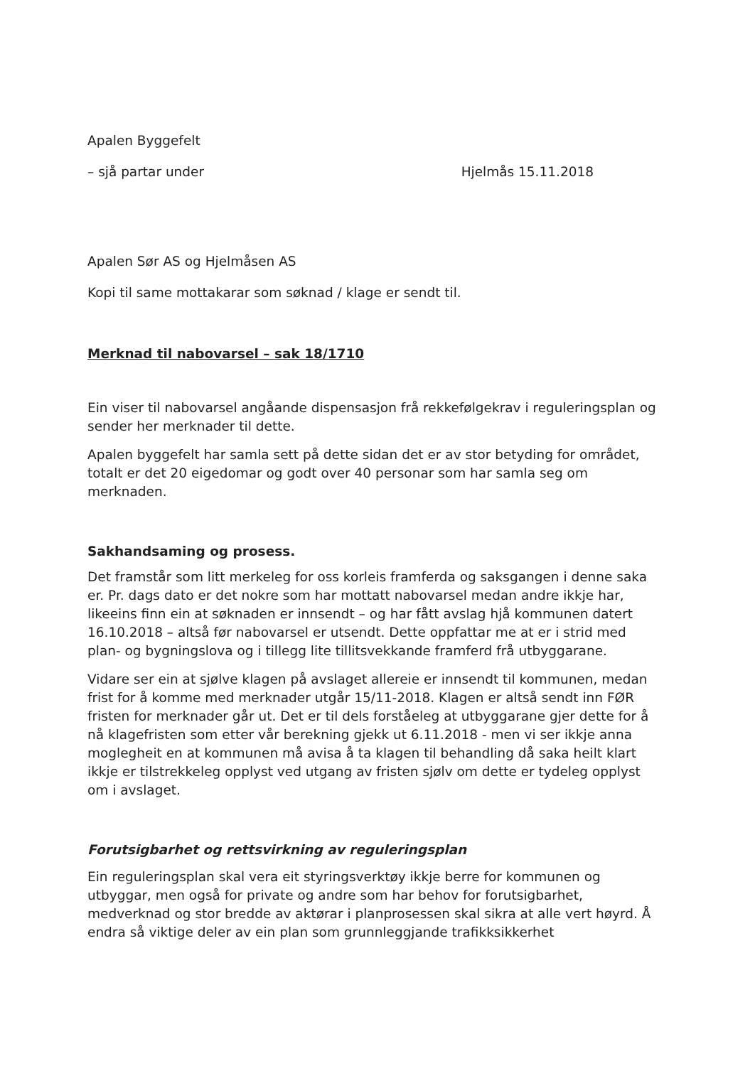Apalen Byggefelt
– sjå partar under Hjelmås 15.11.2018
Apalen Sør AS og Hjelmåsen AS
Kopi til same mottakarar som søknad / klage er sendt til.
Merknad til nabovarsel – sak 18/1710
Ein viser til nabovarsel angåande dispensasjon frå rekkefølgekrav i reguleringsplan og sender her merknader til dette.
Apalen byggefelt har samla sett på dette sidan det er av stor betyding for området, totalt er det 20 eigedomar og godt over 40 personar som har samla seg om merknaden.
Sakhandsaming og prosess.
Det framstår som litt merkeleg for oss korleis framferda og saksgangen i denne saka er. Pr. dags dato er det nokre som har mottatt nabovarsel medan andre ikkje har, likeeins finn ein at søknaden er innsendt – og har fått avslag hjå kommunen datert 16.10.2018 – altså før nabovarsel er utsendt. Dette oppfattar me at er i strid med plan- og bygningslova og i tillegg lite tillitsvekkande framferd frå utbyggarane.
Vidare ser ein at sjølve klagen på avslaget allereie er innsendt til kommunen, medan frist for å komme med merknader utgår 15/11-2018. Klagen er altså sendt inn FØR fristen for merknader går ut. Det er til dels forståeleg at utbyggarane gjer dette for å nå klagefristen som etter vår berekning gjekk ut 6.11.2018 - men vi ser ikkje anna moglegheit en at kommunen må avisa å ta klagen til behandling då saka heilt klart ikkje er tilstrekkeleg opplyst ved utgang av fristen sjølv om dette er tydeleg opplyst om i avslaget.
Forutsigbarhet og rettsvirkning av reguleringsplan
Ein reguleringsplan skal vera eit styringsverktøy ikkje berre for kommunen og utbyggar, men også for private og andre som har behov for forutsigbarhet, medverknad og stor bredde av aktørar i planprosessen skal sikra at alle vert høyrd. Å endra så viktige deler av ein plan som grunnleggjande trafikksikkerhet